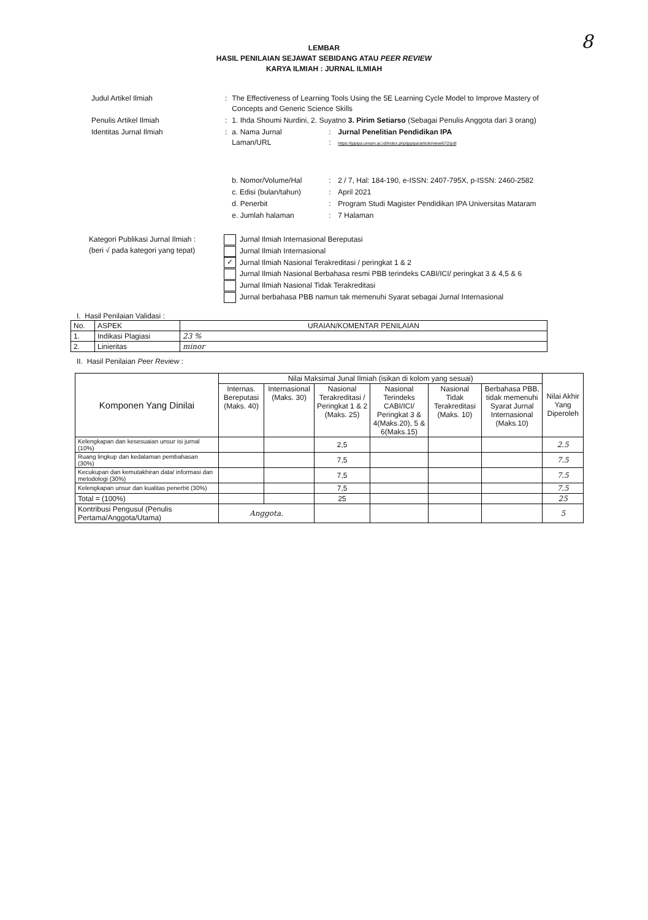8
LEMBAR
HASIL PENILAIAN SEJAWAT SEBIDANG ATAU PEER REVIEW
KARYA ILMIAH : JURNAL ILMIAH
| Judul Artikel Ilmiah | : | The Effectiveness of Learning Tools Using the 5E Learning Cycle Model to Improve Mastery of Concepts and Generic Science Skills | | |
| Penulis Artikel Ilmiah | : | 1. Ihda Shoumi Nurdini, 2. Suyatno 3. Pirim Setiarso (Sebagai Penulis Anggota dari 3 orang) | | |
| Identitas Jurnal Ilmiah | : | a. Nama Jurnal Laman/URL | : : | Jurnal Penelitian Pendidikan IPA https://jppipa.unram.ac.id/index.php/jppipa/article/view/672/pdf |
| | | b. Nomor/Volume/Hal | : | 2 / 7, Hal: 184-190, e-ISSN: 2407-795X, p-ISSN: 2460-2582 |
| | | c. Edisi (bulan/tahun) | : | April 2021 |
| | | d. Penerbit | : | Program Studi Magister Pendidikan IPA Universitas Mataram |
| | | e. Jumlah halaman | : | 7 Halaman |
Kategori Publikasi Jurnal Ilmiah :
(beri √ pada kategori yang tepat)
Jurnal Ilmiah Internasional Bereputasi
Jurnal Ilmiah Internasional
✓ Jurnal Ilmiah Nasional Terakreditasi / peringkat 1 & 2
Jurnal Ilmiah Nasional Berbahasa resmi PBB terindeks CABI/ICI/ peringkat 3 & 4,5 & 6
Jurnal Ilmiah Nasional Tidak Terakreditasi
Jurnal berbahasa PBB namun tak memenuhi Syarat sebagai Jurnal Internasional
I. Hasil Penilaian Validasi :
| No. | ASPEK | URAIAN/KOMENTAR PENILAIAN |
| 1. | Indikasi Plagiasi | 23 % |
| 2. | Linieritas | minor |
II. Hasil Penilaian Peer Review :
| Komponen Yang Dinilai | Nilai Maksimal Junal Ilmiah (isikan di kolom yang sesuai) | | | | | | Nilai Akhir Yang Diperoleh |
| --- | --- | --- | --- | --- | --- | --- | --- |
| | Internas. Bereputasi (Maks. 40) | Internasional (Maks. 30) | Nasional Terakreditasi / Peringkat 1 & 2 (Maks. 25) | Nasional Terindeks CABI/ICI/ Peringkat 3 & 4(Maks.20), 5 & 6(Maks.15) | Nasional Tidak Terakreditasi (Maks. 10) | Berbahasa PBB, tidak memenuhi Syarat Jurnal Internasional (Maks.10) | |
| Kelengkapan dan kesesuaian unsur isi jurnal (10%) | | | 2,5 | | | | 2.5 |
| Ruang lingkup dan kedalaman pembahasan (30%) | | | 7,5 | | | | 7.5 |
| Kecukupan dan kemutakhiran data/ informasi dan metodologi (30%) | | | 7,5 | | | | 7.5 |
| Kelengkapan unsur dan kualitas penerbit (30%) | | | 7,5 | | | | 7.5 |
| Total = (100%) | | | 25 | | | | 25 |
| Kontribusi Pengusul (Penulis Pertama/Anggota/Utama) | Anggota. | | | | | | 5 |